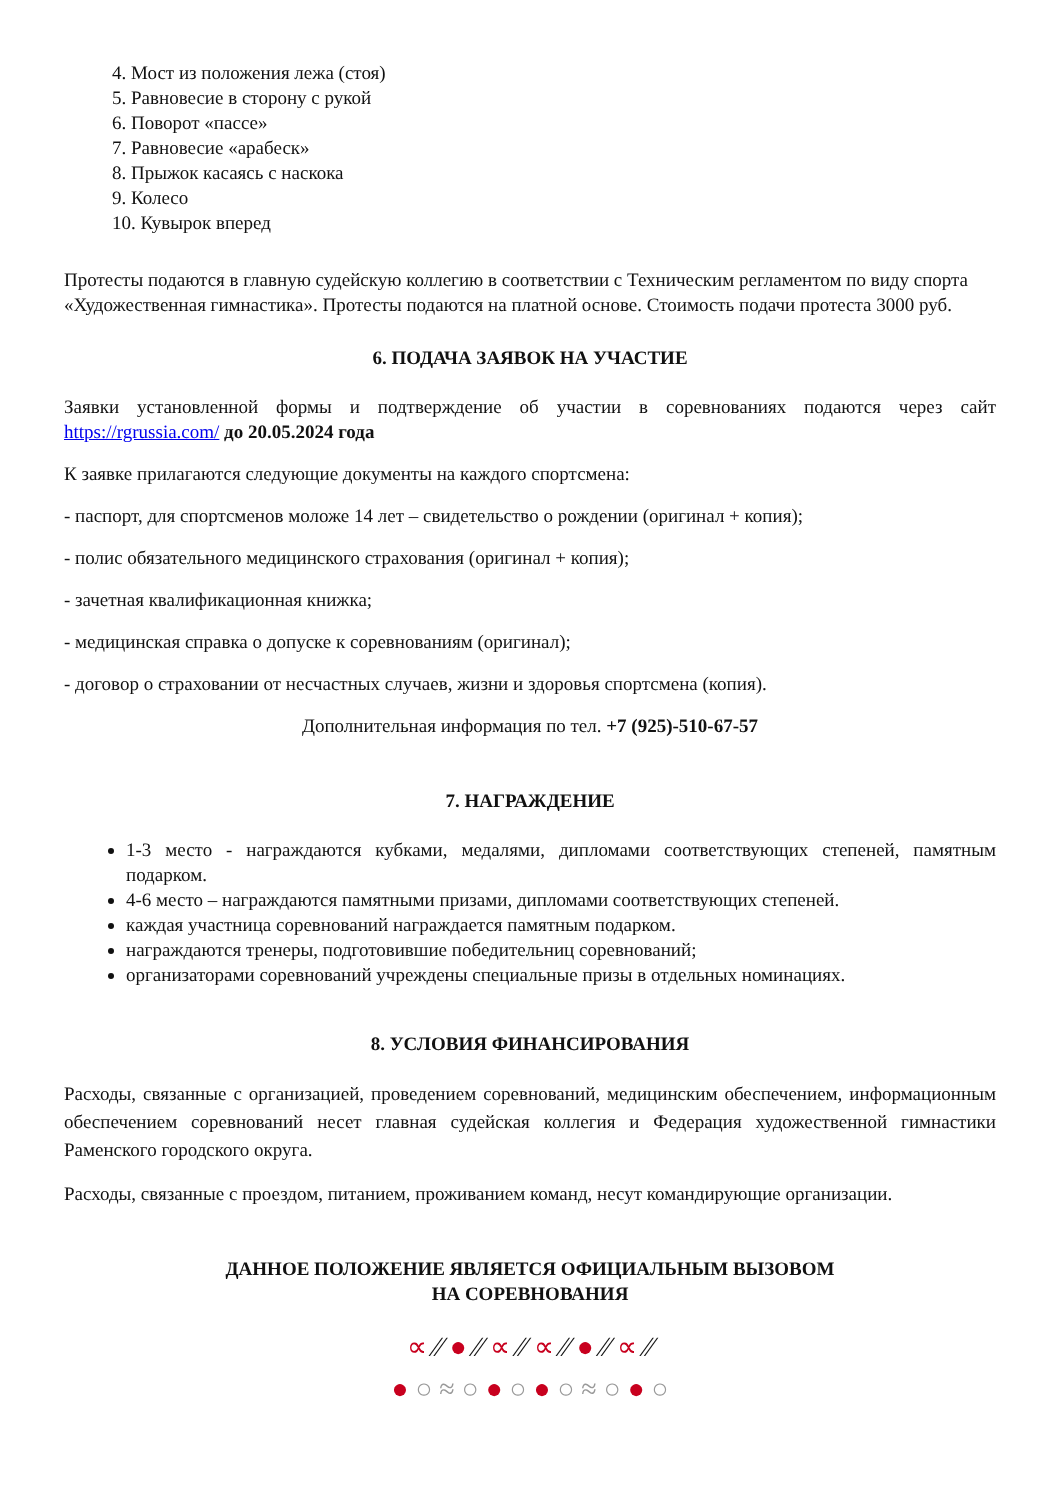4. Мост из положения лежа (стоя)
5. Равновесие в сторону с рукой
6. Поворот «пассе»
7. Равновесие «арабеск»
8. Прыжок касаясь с наскока
9. Колесо
10. Кувырок вперед
Протесты подаются в главную судейскую коллегию в соответствии с Техническим регламентом по виду спорта «Художественная гимнастика». Протесты подаются на платной основе. Стоимость подачи протеста 3000 руб.
6. ПОДАЧА ЗАЯВОК НА УЧАСТИЕ
Заявки установленной формы и подтверждение об участии в соревнованиях подаются через сайт https://rgrussia.com/ до 20.05.2024 года
К заявке прилагаются следующие документы на каждого спортсмена:
- паспорт, для спортсменов моложе 14 лет – свидетельство о рождении (оригинал + копия);
- полис обязательного медицинского страхования (оригинал + копия);
- зачетная квалификационная книжка;
- медицинская справка о допуске к соревнованиям (оригинал);
- договор о страховании от несчастных случаев, жизни и здоровья спортсмена (копия).
Дополнительная информация по тел. +7 (925)-510-67-57
7. НАГРАЖДЕНИЕ
1-3 место - награждаются кубками, медалями, дипломами соответствующих степеней, памятным подарком.
4-6 место – награждаются памятными призами, дипломами соответствующих степеней.
каждая участница соревнований награждается памятным подарком.
награждаются тренеры, подготовившие победительниц соревнований;
организаторами соревнований учреждены специальные призы в отдельных номинациях.
8. УСЛОВИЯ ФИНАНСИРОВАНИЯ
Расходы, связанные с организацией, проведением соревнований, медицинским обеспечением, информационным обеспечением соревнований несет главная судейская коллегия и Федерация художественной гимнастики Раменского городского округа.
Расходы, связанные с проездом, питанием, проживанием команд, несут командирующие организации.
ДАННОЕ ПОЛОЖЕНИЕ ЯВЛЯЕТСЯ ОФИЦИАЛЬНЫМ ВЫЗОВОМ
НА СОРЕВНОВАНИЯ
∝ ⁄⁄ ● ⁄⁄ ∝ ⁄⁄ ∝ ⁄⁄ ● ⁄⁄ ∝ ⁄⁄
● ○ ≈ ○ ● ○ ● ○ ≈ ○ ● ○